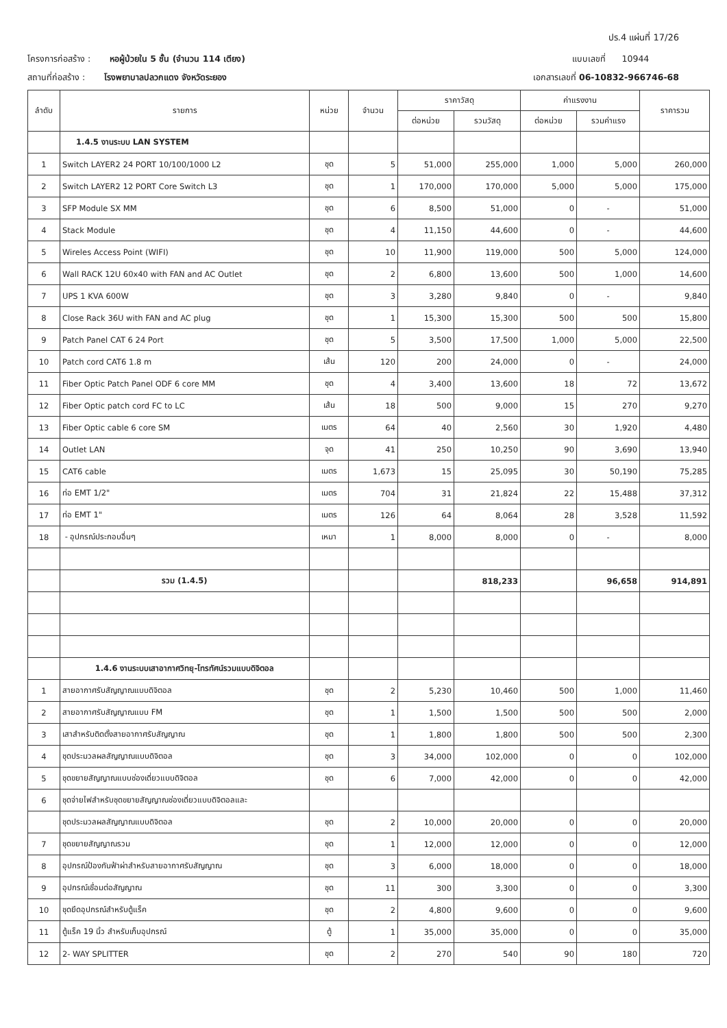ปร.4 แผ่นที่ 17/26
โครงการก่อสร้าง : หอผู้ป่วยใน 5 ชั้น (จำนวน 114 เตียง) แบบเลขที่ 10944
สถานที่ก่อสร้าง : โรงพยาบาลปลวกแดง จังหวัดระยอง เอกสารเลขที่ 06-10832-966746-68
| ลำดับ | รายการ | หน่วย | จำนวน | ราคาวัสดุ | | ค่าแรงงาน | | ราคารวม |
| --- | --- | --- | --- | --- | --- | --- | --- | --- |
| | | | | ต่อหน่วย | รวมวัสดุ | ต่อหน่วย | รวมค่าแรง | |
| | 1.4.5 งานระบบ LAN SYSTEM | | | | | | | |
| 1 | Switch LAYER2 24 PORT 10/100/1000 L2 | ชุด | 5 | 51,000 | 255,000 | 1,000 | 5,000 | 260,000 |
| 2 | Switch LAYER2 12 PORT Core Switch L3 | ชุด | 1 | 170,000 | 170,000 | 5,000 | 5,000 | 175,000 |
| 3 | SFP Module SX MM | ชุด | 6 | 8,500 | 51,000 | 0 | - | 51,000 |
| 4 | Stack Module | ชุด | 4 | 11,150 | 44,600 | 0 | - | 44,600 |
| 5 | Wireles Access Point (WIFI) | ชุด | 10 | 11,900 | 119,000 | 500 | 5,000 | 124,000 |
| 6 | Wall RACK 12U 60x40 with FAN and AC Outlet | ชุด | 2 | 6,800 | 13,600 | 500 | 1,000 | 14,600 |
| 7 | UPS 1 KVA 600W | ชุด | 3 | 3,280 | 9,840 | 0 | - | 9,840 |
| 8 | Close Rack 36U with FAN and AC plug | ชุด | 1 | 15,300 | 15,300 | 500 | 500 | 15,800 |
| 9 | Patch Panel CAT 6 24 Port | ชุด | 5 | 3,500 | 17,500 | 1,000 | 5,000 | 22,500 |
| 10 | Patch cord CAT6 1.8 m | เส้น | 120 | 200 | 24,000 | 0 | - | 24,000 |
| 11 | Fiber Optic Patch Panel ODF 6 core MM | ชุด | 4 | 3,400 | 13,600 | 18 | 72 | 13,672 |
| 12 | Fiber Optic patch cord FC to LC | เส้น | 18 | 500 | 9,000 | 15 | 270 | 9,270 |
| 13 | Fiber Optic cable 6 core SM | เมตร | 64 | 40 | 2,560 | 30 | 1,920 | 4,480 |
| 14 | Outlet LAN | จุด | 41 | 250 | 10,250 | 90 | 3,690 | 13,940 |
| 15 | CAT6 cable | เมตร | 1,673 | 15 | 25,095 | 30 | 50,190 | 75,285 |
| 16 | ท่อ EMT 1/2" | เมตร | 704 | 31 | 21,824 | 22 | 15,488 | 37,312 |
| 17 | ท่อ EMT 1" | เมตร | 126 | 64 | 8,064 | 28 | 3,528 | 11,592 |
| 18 | - อุปกรณ์ประกอบอื่นๆ | เหมา | 1 | 8,000 | 8,000 | 0 | - | 8,000 |
| | รวม (1.4.5) | | | | 818,233 | | 96,658 | 914,891 |
| | 1.4.6 งานระบบเสาอากาศวิทยุ-โทรทัศน์รวมแบบดิจิตอล | | | | | | | |
| 1 | สายอากาศรับสัญญาณแบบดิจิตอล | ชุด | 2 | 5,230 | 10,460 | 500 | 1,000 | 11,460 |
| 2 | สายอากาศรับสัญญาณแบบ FM | ชุด | 1 | 1,500 | 1,500 | 500 | 500 | 2,000 |
| 3 | เสาสำหรับติดตั้งสายอากาศรับสัญญาณ | ชุด | 1 | 1,800 | 1,800 | 500 | 500 | 2,300 |
| 4 | ชุดประมวลผลสัญญาณแบบดิจิตอล | ชุด | 3 | 34,000 | 102,000 | 0 | 0 | 102,000 |
| 5 | ชุดขยายสัญญาณแบบช่องเดี่ยวแบบดิจิตอล | ชุด | 6 | 7,000 | 42,000 | 0 | 0 | 42,000 |
| 6 | ชุดจ่ายไฟสำหรับชุดขยายสัญญาณช่องเดี่ยวแบบดิจิตอลและ | | | | | | | |
| | ชุดประมวลผลสัญญาณแบบดิจิตอล | ชุด | 2 | 10,000 | 20,000 | 0 | 0 | 20,000 |
| 7 | ชุดขยายสัญญาณรวม | ชุด | 1 | 12,000 | 12,000 | 0 | 0 | 12,000 |
| 8 | อุปกรณ์ป้องกันฟ้าผ่าสำหรับสายอากาศรับสัญญาณ | ชุด | 3 | 6,000 | 18,000 | 0 | 0 | 18,000 |
| 9 | อุปกรณ์เชื่อมต่อสัญญาณ | ชุด | 11 | 300 | 3,300 | 0 | 0 | 3,300 |
| 10 | ชุดยึดอุปกรณ์สำหรับตู้แร็ค | ชุด | 2 | 4,800 | 9,600 | 0 | 0 | 9,600 |
| 11 | ตู้แร็ค 19 นิ้ว สำหรับเก็บอุปกรณ์ | ตู้ | 1 | 35,000 | 35,000 | 0 | 0 | 35,000 |
| 12 | 2- WAY SPLITTER | ชุด | 2 | 270 | 540 | 90 | 180 | 720 |